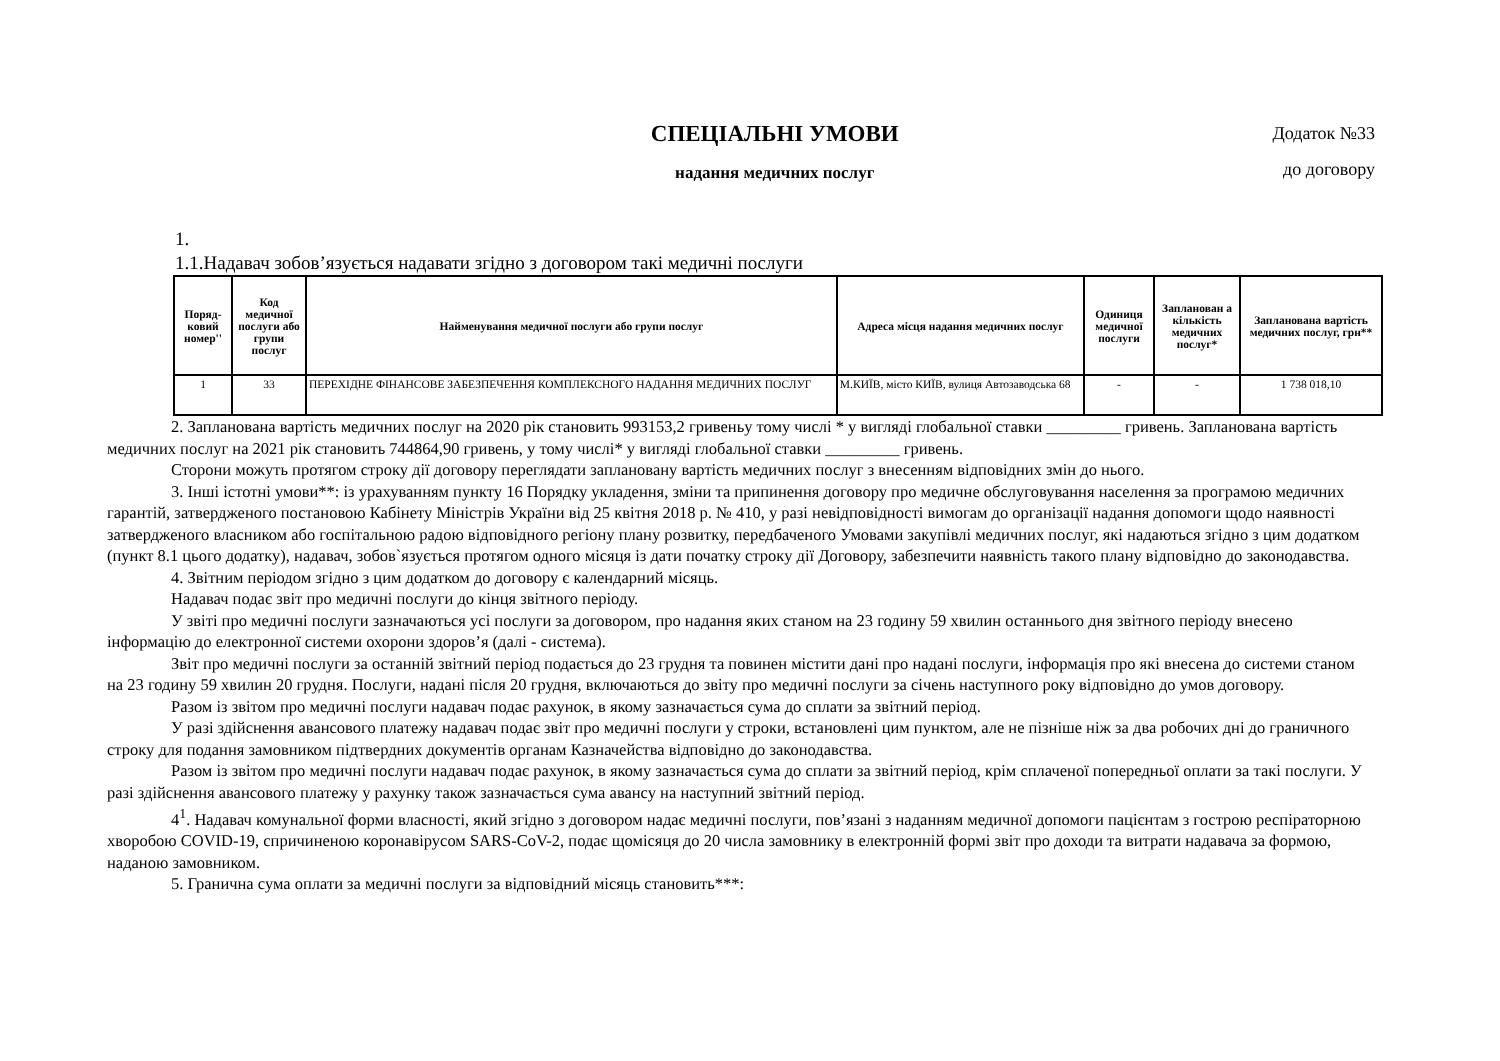СПЕЦІАЛЬНІ УМОВИ
надання медичних послуг
Додаток №33
до договору
1.
1.1.Надавач зобов’язується надавати згідно з договором такі медичні послуги
| Поряд-ковий номер'' | Код медичної послуги або групи послуг | Найменування медичної послуги або групи послуг | Адреса місця надання медичних послуг | Одиниця медичної послуги | Запланован а кількість медичних послуг* | Запланована вартість медичних послуг, грн** |
| --- | --- | --- | --- | --- | --- | --- |
| 1 | 33 | ПЕРЕХІДНЕ ФІНАНСОВЕ ЗАБЕЗПЕЧЕННЯ КОМПЛЕКСНОГО НАДАННЯ МЕДИЧНИХ ПОСЛУГ | М.КИЇВ, місто КИЇВ, вулиця Автозаводська 68 | - | - | 1 738 018,10 |
2. Заплановaна вартість медичних послуг на 2020 рік становить 993153,2 гривеньу тому числі * у вигляді глобальної ставки _________ гривень. Запланована вартість медичних послуг на 2021 рік становить 744864,90 гривень, у тому числі* у вигляді глобальної ставки _________ гривень.
Сторони можуть протягом строку дії договору переглядати заплановану вартість медичних послуг з внесенням відповідних змін до нього.
3. Інші істотні умови**: із урахуванням пункту 16 Порядку укладення, зміни та припинення договору про медичне обслуговування населення за програмою медичних гарантій, затвердженого постановою Кабінету Міністрів України від 25 квітня 2018 р. № 410, у разі невідповідності вимогам до організації надання допомоги щодо наявності затвердженого власником або госпітальною радою відповідного регіону плану розвитку, передбаченого Умовами закупівлі медичних послуг, які надаються згідно з цим додатком (пункт 8.1 цього додатку), надавач, зобов`язується протягом одного місяця із дати початку строку дії Договору, забезпечити наявність такого плану відповідно до законодавства.
4. Звітним періодом згідно з цим додатком до договору є календарний місяць.
Надавач подає звіт про медичні послуги до кінця звітного періоду.
У звіті про медичні послуги зазначаються усі послуги за договором, про надання яких станом на 23 годину 59 хвилин останнього дня звітного періоду внесено інформацію до електронної системи охорони здоров’я (далі - система).
Звіт про медичні послуги за останній звітний період подається до 23 грудня та повинен містити дані про надані послуги, інформація про які внесена до системи станом на 23 годину 59 хвилин 20 грудня. Послуги, надані після 20 грудня, включаються до звіту про медичні послуги за січень наступного року відповідно до умов договору.
Разом із звітом про медичні послуги надавач подає рахунок, в якому зазначається сума до сплати за звітний період.
У разі здійснення авансового платежу надавач подає звіт про медичні послуги у строки, встановлені цим пунктом, але не пізніше ніж за два робочих дні до граничного строку для подання замовником підтвердних документів органам Казначейства відповідно до законодавства.
Разом із звітом про медичні послуги надавач подає рахунок, в якому зазначається сума до сплати за звітний період, крім сплаченої попередньої оплати за такі послуги. У разі здійснення авансового платежу у рахунку також зазначається сума авансу на наступний звітний період.
4<sup>1</sup>. Надавач комунальної форми власності, який згідно з договором надає медичні послуги, пов’язані з наданням медичної допомоги пацієнтам з гострою респіраторною хворобою COVID-19, спричиненою коронавірусом SARS-CoV-2, подає щомісяця до 20 числа замовнику в електронній формі звіт про доходи та витрати надавача за формою, наданою замовником.
5. Гранична сума оплати за медичні послуги за відповідний місяць становить***: